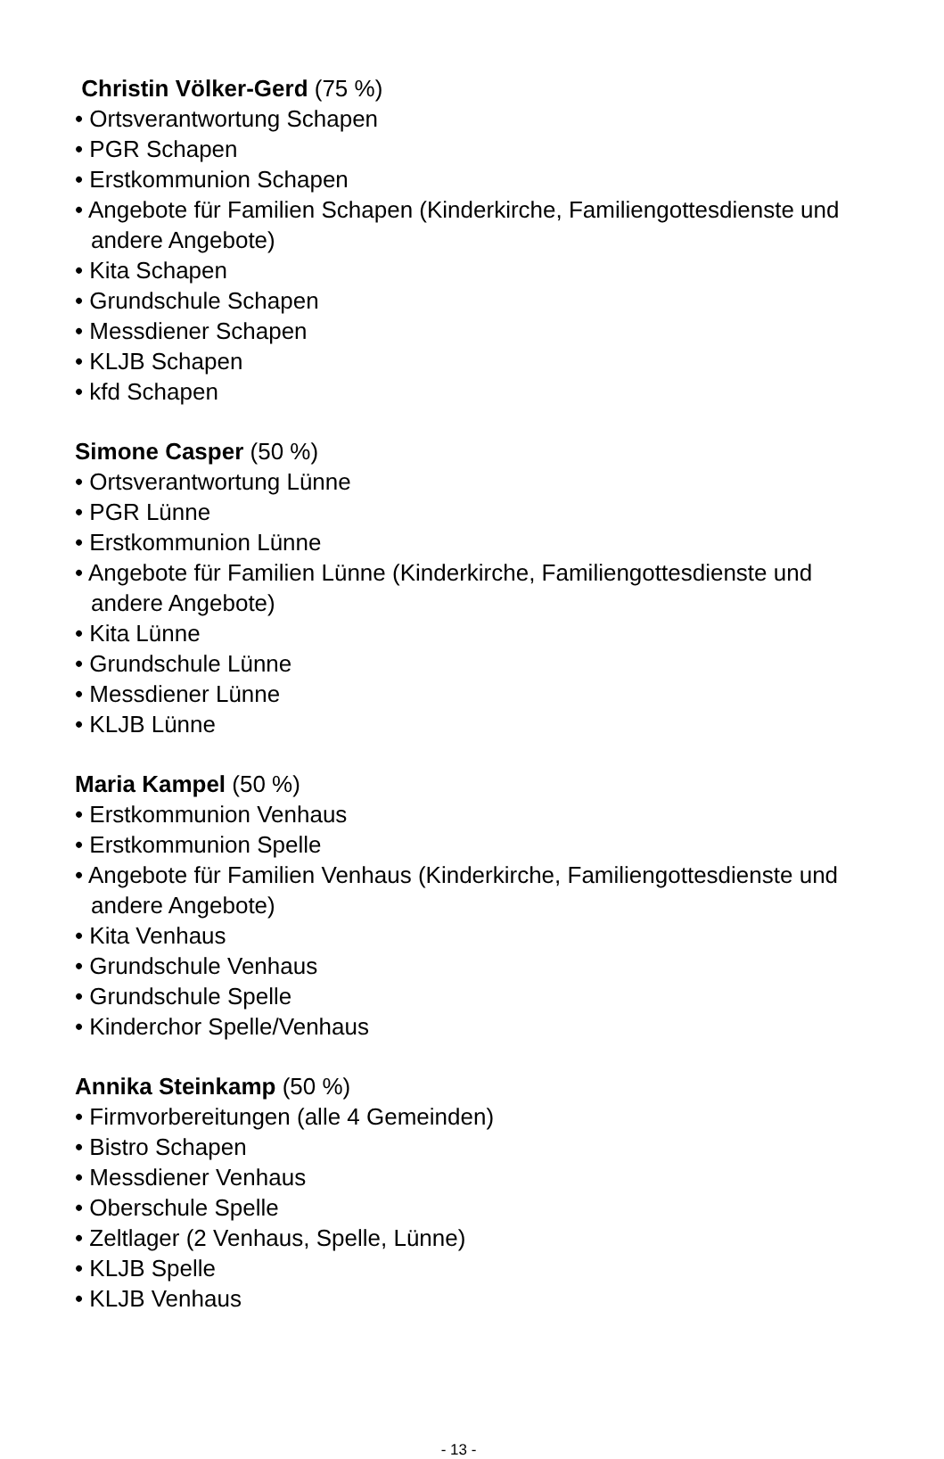Christin Völker-Gerd (75 %)
• Ortsverantwortung Schapen
• PGR Schapen
• Erstkommunion Schapen
• Angebote für Familien Schapen (Kinderkirche, Familiengottesdienste und andere Angebote)
• Kita Schapen
• Grundschule Schapen
• Messdiener Schapen
• KLJB Schapen
• kfd Schapen
Simone Casper (50 %)
• Ortsverantwortung Lünne
• PGR Lünne
• Erstkommunion Lünne
• Angebote für Familien Lünne (Kinderkirche, Familiengottesdienste und andere Angebote)
• Kita Lünne
• Grundschule Lünne
• Messdiener Lünne
• KLJB Lünne
Maria Kampel (50 %)
• Erstkommunion Venhaus
• Erstkommunion Spelle
• Angebote für Familien Venhaus (Kinderkirche, Familiengottesdienste und andere Angebote)
• Kita Venhaus
• Grundschule Venhaus
• Grundschule Spelle
• Kinderchor Spelle/Venhaus
Annika Steinkamp (50 %)
• Firmvorbereitungen (alle 4 Gemeinden)
• Bistro Schapen
• Messdiener Venhaus
• Oberschule Spelle
• Zeltlager (2 Venhaus, Spelle, Lünne)
• KLJB Spelle
• KLJB Venhaus
- 13 -